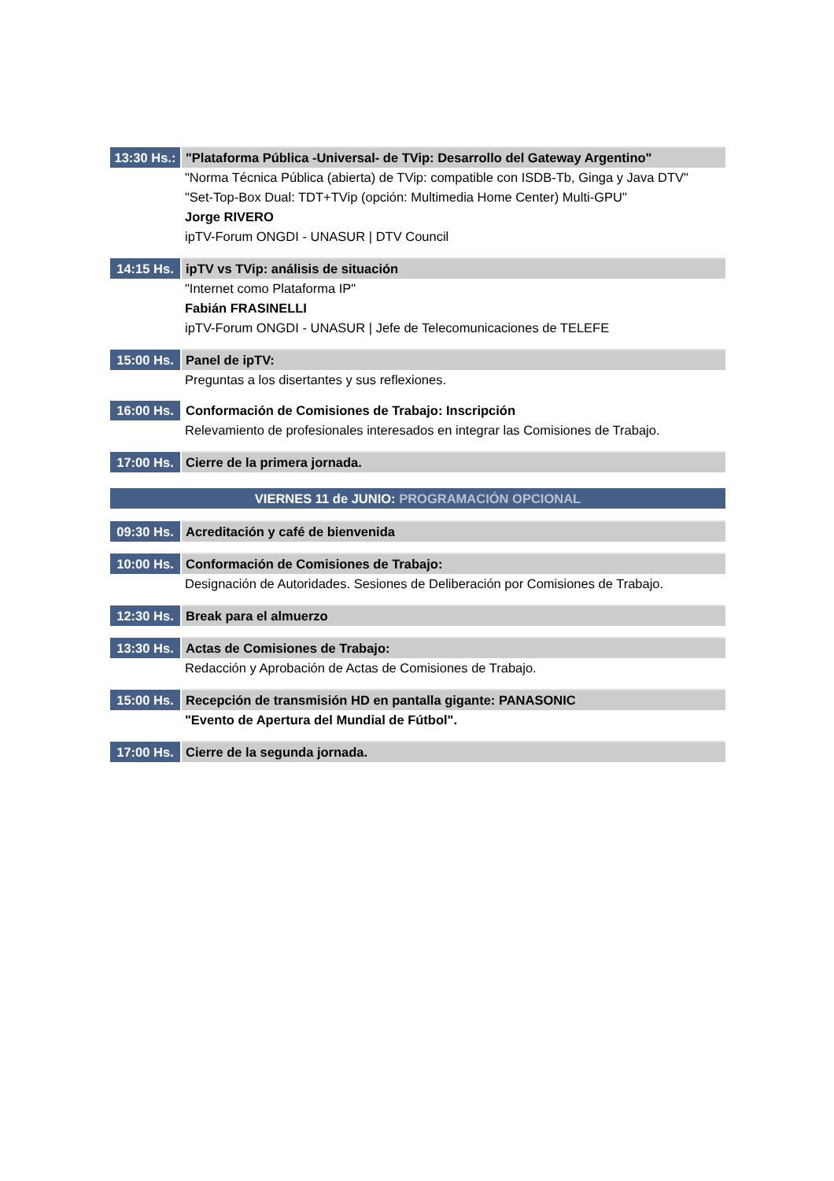| 13:30 Hs.: | "Plataforma Pública -Universal- de TVip: Desarrollo del Gateway Argentino" |
| | "Norma Técnica Pública (abierta) de TVip: compatible con ISDB-Tb, Ginga y Java DTV" |
| | "Set-Top-Box Dual: TDT+TVip (opción: Multimedia Home Center) Multi-GPU" |
| | Jorge RIVERO |
| | ipTV-Forum ONGDI - UNASUR / DTV Council |
| 14:15 Hs. | ipTV vs TVip: análisis de situación |
| | "Internet como Plataforma IP" |
| | Fabián FRASINELLI |
| | ipTV-Forum ONGDI - UNASUR / Jefe de Telecomunicaciones de TELEFE |
| 15:00 Hs. | Panel de ipTV: |
| | Preguntas a los disertantes y sus reflexiones. |
| 16:00 Hs. | Conformación de Comisiones de Trabajo: Inscripción |
| | Relevamiento de profesionales interesados en integrar las Comisiones de Trabajo. |
| 17:00 Hs. | Cierre de la primera jornada. |
VIERNES 11 de JUNIO: PROGRAMACIÓN OPCIONAL
| 09:30 Hs. | Acreditación y café de bienvenida |
| 10:00 Hs. | Conformación de Comisiones de Trabajo: |
| | Designación de Autoridades. Sesiones de Deliberación por Comisiones de Trabajo. |
| 12:30 Hs. | Break para el almuerzo |
| 13:30 Hs. | Actas de Comisiones de Trabajo: |
| | Redacción y Aprobación de Actas de Comisiones de Trabajo. |
| 15:00 Hs. | Recepción de transmisión HD en pantalla gigante: PANASONIC |
| | "Evento de Apertura del Mundial de Fútbol". |
| 17:00 Hs. | Cierre de la segunda jornada. |